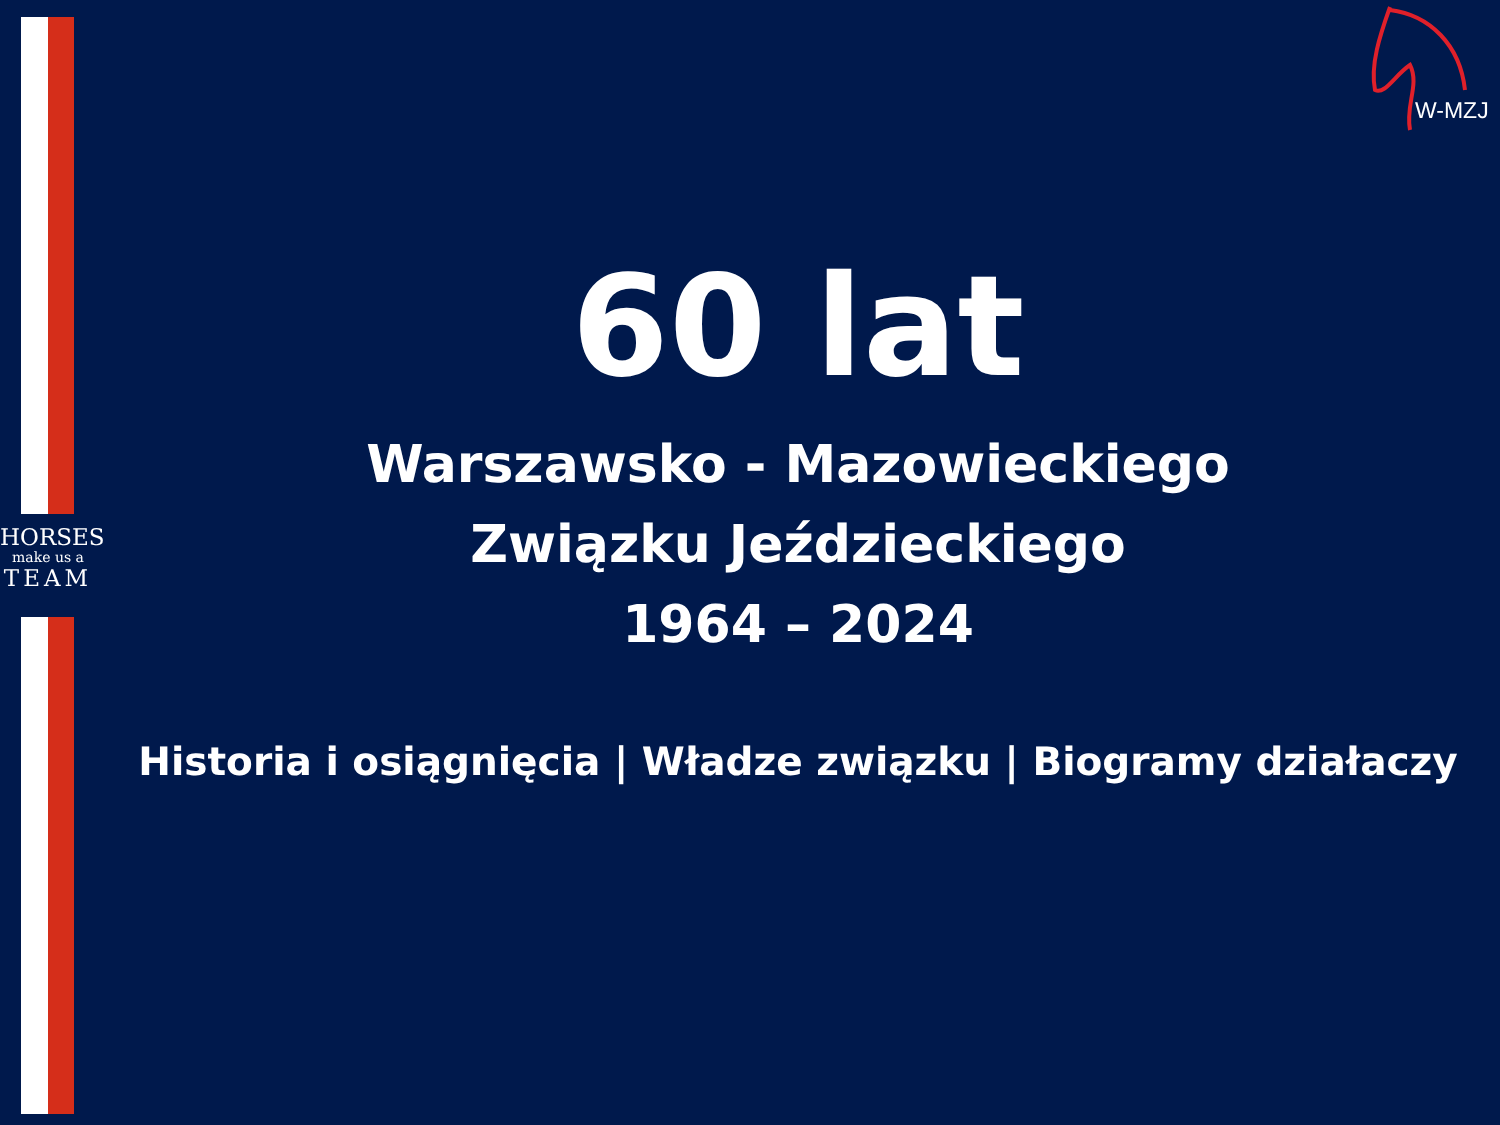HORSES
make us a
TEAM
W-MZJ
60 lat
Warszawsko - Mazowieckiego
Związku Jeździeckiego
1964 – 2024
Historia i osiągnięcia | Władze związku | Biogramy działaczy